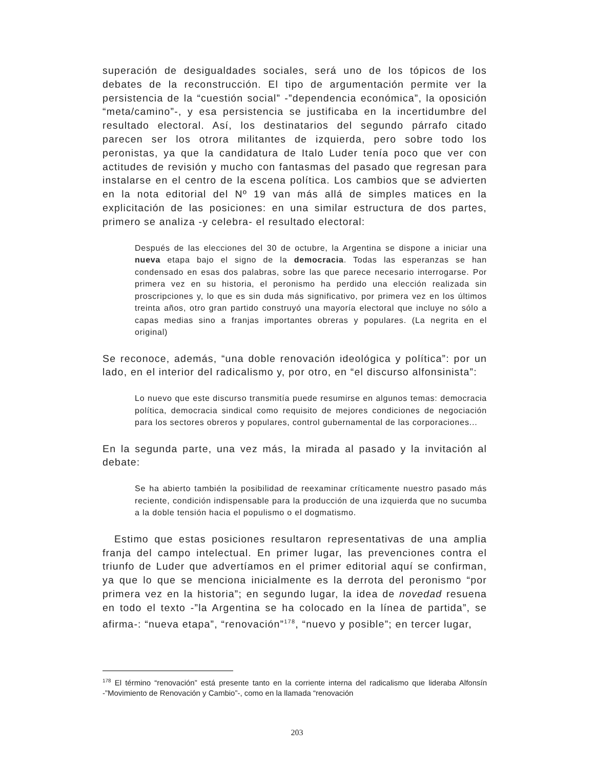superación de desigualdades sociales, será uno de los tópicos de los debates de la reconstrucción. El tipo de argumentación permite ver la persistencia de la “cuestión social” -”dependencia económica”, la oposición “meta/camino”-, y esa persistencia se justificaba en la incertidumbre del resultado electoral. Así, los destinatarios del segundo párrafo citado parecen ser los otrora militantes de izquierda, pero sobre todo los peronistas, ya que la candidatura de Italo Luder tenía poco que ver con actitudes de revisión y mucho con fantasmas del pasado que regresan para instalarse en el centro de la escena política. Los cambios que se advierten en la nota editorial del Nº 19 van más allá de simples matices en la explicitación de las posiciones: en una similar estructura de dos partes, primero se analiza -y celebra- el resultado electoral:
Después de las elecciones del 30 de octubre, la Argentina se dispone a iniciar una nueva etapa bajo el signo de la democracia. Todas las esperanzas se han condensado en esas dos palabras, sobre las que parece necesario interrogarse. Por primera vez en su historia, el peronismo ha perdido una elección realizada sin proscripciones y, lo que es sin duda más significativo, por primera vez en los últimos treinta años, otro gran partido construyó una mayoría electoral que incluye no sólo a capas medias sino a franjas importantes obreras y populares. (La negrita en el original)
Se reconoce, además, “una doble renovación ideológica y política”: por un lado, en el interior del radicalismo y, por otro, en “el discurso alfonsinista”:
Lo nuevo que este discurso transmitía puede resumirse en algunos temas: democracia política, democracia sindical como requisito de mejores condiciones de negociación para los sectores obreros y populares, control gubernamental de las corporaciones...
En la segunda parte, una vez más, la mirada al pasado y la invitación al debate:
Se ha abierto también la posibilidad de reexaminar críticamente nuestro pasado más reciente, condición indispensable para la producción de una izquierda que no sucumba a la doble tensión hacia el populismo o el dogmatismo.
Estimo que estas posiciones resultaron representativas de una amplia franja del campo intelectual. En primer lugar, las prevenciones contra el triunfo de Luder que advertíamos en el primer editorial aquí se confirman, ya que lo que se menciona inicialmente es la derrota del peronismo “por primera vez en la historia”; en segundo lugar, la idea de novedad resuena en todo el texto -”la Argentina se ha colocado en la línea de partida”, se afirma-: “nueva etapa”, “renovación”<sup>178</sup>, “nuevo y posible”; en tercer lugar,
<sup>178</sup> El término “renovación” está presente tanto en la corriente interna del radicalismo que lideraba Alfonsín -”Movimiento de Renovación y Cambio”-, como en la llamada “renovación
203